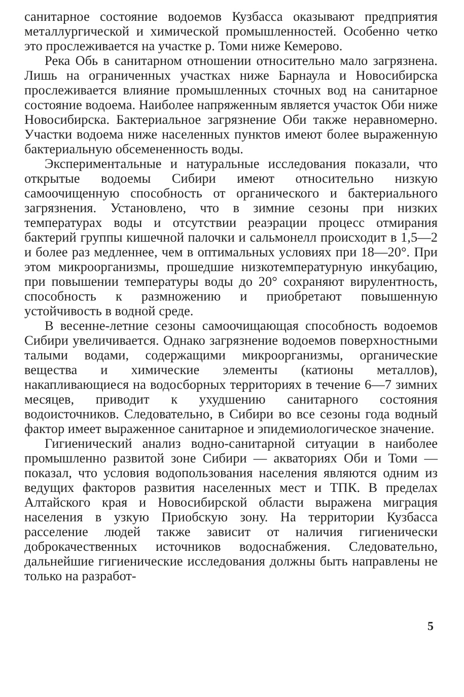санитарное состояние водоемов Кузбасса оказывают предприятия металлургической и химической промышленностей. Особенно четко это прослеживается на участке р. Томи ниже Кемерово.
Река Обь в санитарном отношении относительно мало загрязнена. Лишь на ограниченных участках ниже Барнаула и Новосибирска прослеживается влияние промышленных сточных вод на санитарное состояние водоема. Наиболее напряженным является участок Оби ниже Новосибирска. Бактериальное загрязнение Оби также неравномерно. Участки водоема ниже населенных пунктов имеют более выраженную бактериальную обсемененность воды.
Экспериментальные и натуральные исследования показали, что открытые водоемы Сибири имеют относительно низкую самоочищенную способность от органического и бактериального загрязнения. Установлено, что в зимние сезоны при низких температурах воды и отсутствии реаэрации процесс отмирания бактерий группы кишечной палочки и сальмонелл происходит в 1,5—2 и более раз медленнее, чем в оптимальных условиях при 18—20°. При этом микроорганизмы, прошедшие низкотемпературную инкубацию, при повышении температуры воды до 20° сохраняют вирулентность, способность к размножению и приобретают повышенную устойчивость в водной среде.
В весенне-летние сезоны самоочищающая способность водоемов Сибири увеличивается. Однако загрязнение водоемов поверхностными талыми водами, содержащими микроорганизмы, органические вещества и химические элементы (катионы металлов), накапливающиеся на водосборных территориях в течение 6—7 зимних месяцев, приводит к ухудшению санитарного состояния водоисточников. Следовательно, в Сибири во все сезоны года водный фактор имеет выраженное санитарное и эпидемиологическое значение.
Гигиенический анализ водно-санитарной ситуации в наиболее промышленно развитой зоне Сибири — акваториях Оби и Томи — показал, что условия водопользования населения являются одним из ведущих факторов развития населенных мест и ТПК. В пределах Алтайского края и Новосибирской области выражена миграция населения в узкую Приобскую зону. На территории Кузбасса расселение людей также зависит от наличия гигиенически доброкачественных источников водоснабжения. Следовательно, дальнейшие гигиенические исследования должны быть направлены не только на разработ-
5